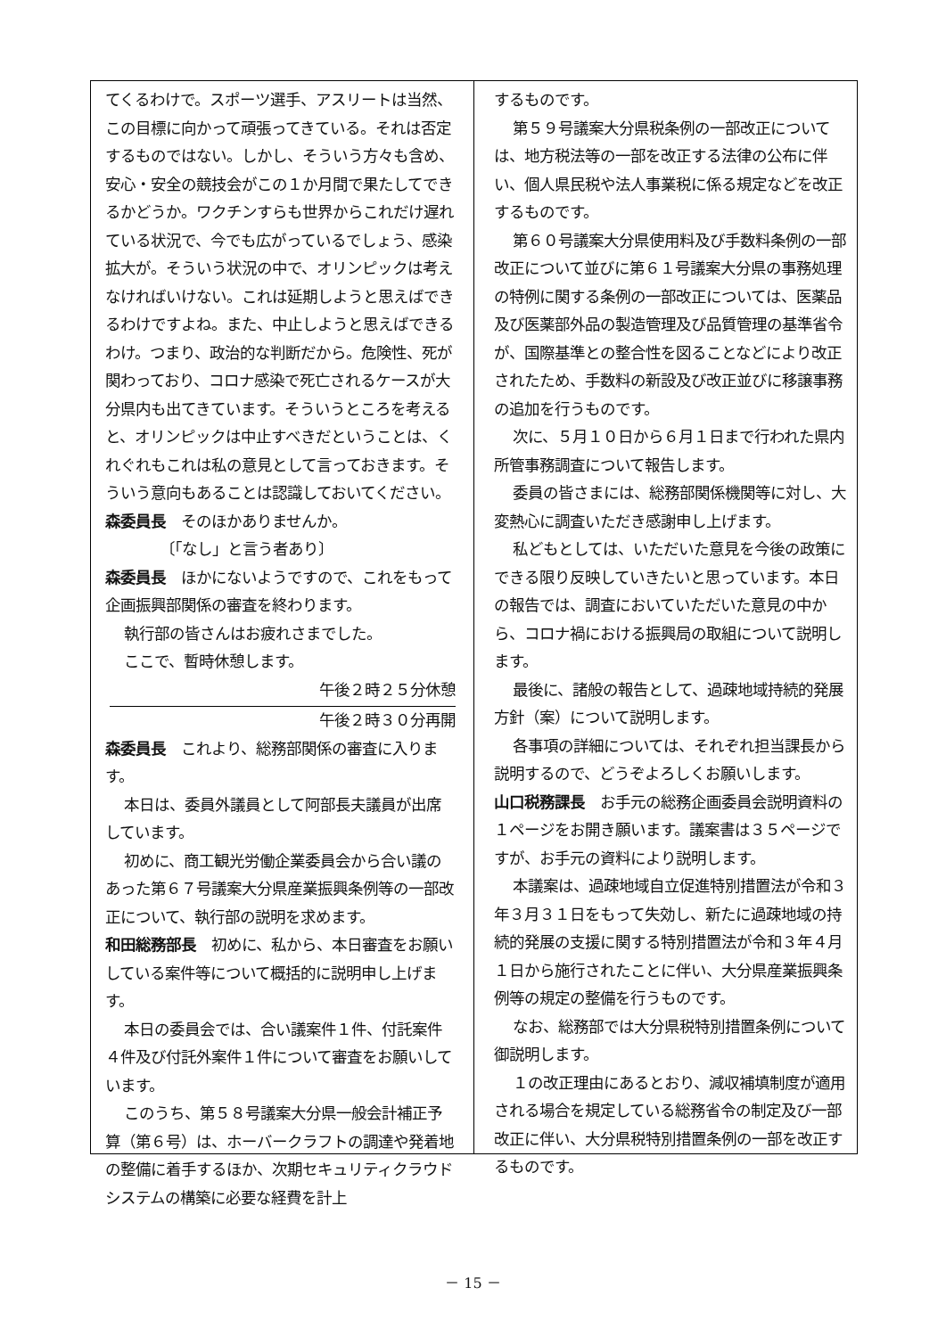てくるわけで。スポーツ選手、アスリートは当然、この目標に向かって頑張ってきている。それは否定するものではない。しかし、そういう方々も含め、安心・安全の競技会がこの１か月間で果たしてできるかどうか。ワクチンすらも世界からこれだけ遅れている状況で、今でも広がっているでしょう、感染拡大が。そういう状況の中で、オリンピックは考えなければいけない。これは延期しようと思えばできるわけですよね。また、中止しようと思えばできるわけ。つまり、政治的な判断だから。危険性、死が関わっており、コロナ感染で死亡されるケースが大分県内も出てきています。そういうところを考えると、オリンピックは中止すべきだということは、くれぐれもこれは私の意見として言っておきます。そういう意向もあることは認識しておいてください。
森委員長　そのほかありませんか。
〔「なし」と言う者あり〕
森委員長　ほかにないようですので、これをもって企画振興部関係の審査を終わります。
執行部の皆さんはお疲れさまでした。
ここで、暫時休憩します。
午後２時２５分休憩
午後２時３０分再開
森委員長　これより、総務部関係の審査に入ります。
本日は、委員外議員として阿部長夫議員が出席しています。
初めに、商工観光労働企業委員会から合い議のあった第６７号議案大分県産業振興条例等の一部改正について、執行部の説明を求めます。
和田総務部長　初めに、私から、本日審査をお願いしている案件等について概括的に説明申し上げます。
本日の委員会では、合い議案件１件、付託案件４件及び付託外案件１件について審査をお願いしています。
このうち、第５８号議案大分県一般会計補正予算（第６号）は、ホーバークラフトの調達や発着地の整備に着手するほか、次期セキュリティクラウドシステムの構築に必要な経費を計上
するものです。
第５９号議案大分県税条例の一部改正については、地方税法等の一部を改正する法律の公布に伴い、個人県民税や法人事業税に係る規定などを改正するものです。
第６０号議案大分県使用料及び手数料条例の一部改正について並びに第６１号議案大分県の事務処理の特例に関する条例の一部改正については、医薬品及び医薬部外品の製造管理及び品質管理の基準省令が、国際基準との整合性を図ることなどにより改正されたため、手数料の新設及び改正並びに移譲事務の追加を行うものです。
次に、５月１０日から６月１日まで行われた県内所管事務調査について報告します。
委員の皆さまには、総務部関係機関等に対し、大変熱心に調査いただき感謝申し上げます。
私どもとしては、いただいた意見を今後の政策にできる限り反映していきたいと思っています。本日の報告では、調査においていただいた意見の中から、コロナ禍における振興局の取組について説明します。
最後に、諸般の報告として、過疎地域持続的発展方針（案）について説明します。
各事項の詳細については、それぞれ担当課長から説明するので、どうぞよろしくお願いします。
山口税務課長　お手元の総務企画委員会説明資料の１ページをお開き願います。議案書は３５ページですが、お手元の資料により説明します。
本議案は、過疎地域自立促進特別措置法が令和３年３月３１日をもって失効し、新たに過疎地域の持続的発展の支援に関する特別措置法が令和３年４月１日から施行されたことに伴い、大分県産業振興条例等の規定の整備を行うものです。
なお、総務部では大分県税特別措置条例について御説明します。
１の改正理由にあるとおり、減収補填制度が適用される場合を規定している総務省令の制定及び一部改正に伴い、大分県税特別措置条例の一部を改正するものです。
－ 15 －